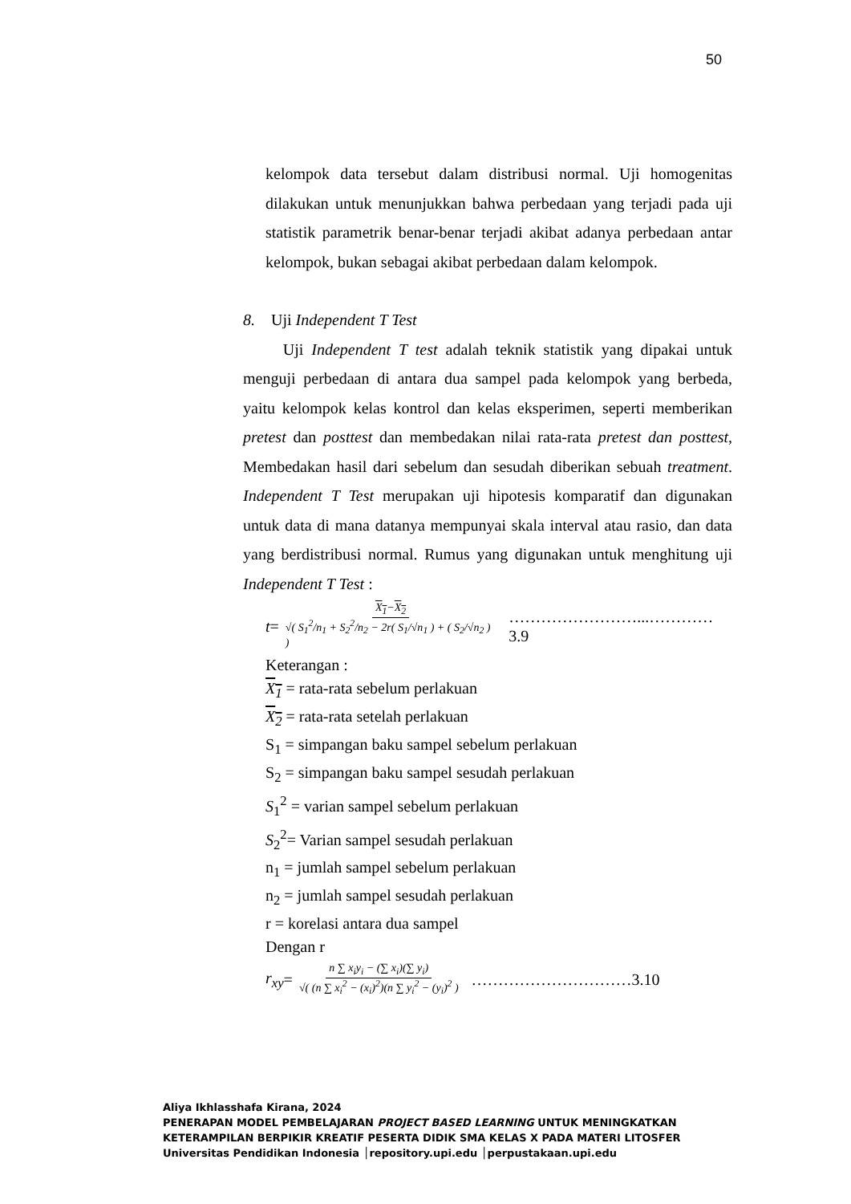50
kelompok data tersebut dalam distribusi normal. Uji homogenitas dilakukan untuk menunjukkan bahwa perbedaan yang terjadi pada uji statistik parametrik benar-benar terjadi akibat adanya perbedaan antar kelompok, bukan sebagai akibat perbedaan dalam kelompok.
8. Uji Independent T Test
Uji Independent T test adalah teknik statistik yang dipakai untuk menguji perbedaan di antara dua sampel pada kelompok yang berbeda, yaitu kelompok kelas kontrol dan kelas eksperimen, seperti memberikan pretest dan posttest dan membedakan nilai rata-rata pretest dan posttest, Membedakan hasil dari sebelum dan sesudah diberikan sebuah treatment. Independent T Test merupakan uji hipotesis komparatif dan digunakan untuk data di mana datanya mempunyai skala interval atau rasio, dan data yang berdistribusi normal. Rumus yang digunakan untuk menghitung uji Independent T Test :
t = X<sub>1</sub>−X<sub>2</sub> √( S<sub>1</sub><sup>2</sup>/n<sub>1</sub> + S<sub>2</sub><sup>2</sup>/n<sub>2</sub> − 2r( S<sub>1</sub>/√n<sub>1</sub> ) + ( S<sub>2</sub>/√n<sub>2</sub> ) ) ……………………...…………3.9
Keterangan :
X<sub>1</sub> = rata-rata sebelum perlakuan
X<sub>2</sub> = rata-rata setelah perlakuan
S<sub>1</sub> = simpangan baku sampel sebelum perlakuan
S<sub>2</sub> = simpangan baku sampel sesudah perlakuan
S<sub>1</sub><sup>2</sup> = varian sampel sebelum perlakuan
S<sub>2</sub><sup>2</sup>= Varian sampel sesudah perlakuan
n<sub>1</sub> = jumlah sampel sebelum perlakuan
n<sub>2</sub> = jumlah sampel sesudah perlakuan
r = korelasi antara dua sampel
Dengan r
r<sub>xy</sub> = n ∑ x<sub>i</sub>y<sub>i</sub> − (∑ x<sub>i</sub>)(∑ y<sub>i</sub>) √( (n ∑ x<sub>i</sub><sup>2</sup> − (x<sub>i</sub>)<sup>2</sup>)(n ∑ y<sub>i</sub><sup>2</sup> − (y<sub>i</sub>)<sup>2</sup> ) …………………………3.10
Aliya Ikhlasshafa Kirana, 2024
PENERAPAN MODEL PEMBELAJARAN PROJECT BASED LEARNING UNTUK MENINGKATKAN
KETERAMPILAN BERPIKIR KREATIF PESERTA DIDIK SMA KELAS X PADA MATERI LITOSFER
Universitas Pendidikan Indonesia │repository.upi.edu │perpustakaan.upi.edu